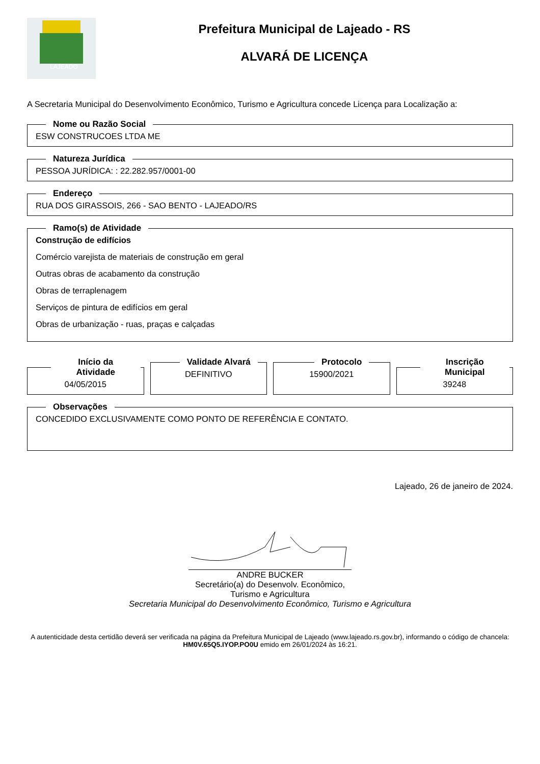LAJEADO
Prefeitura Municipal de Lajeado - RS
ALVARÁ DE LICENÇA
A Secretaria Municipal do Desenvolvimento Econômico, Turismo e Agricultura concede Licença para Localização a:
Nome ou Razão Social
ESW CONSTRUCOES LTDA ME
Natureza Jurídica
PESSOA JURÍDICA: : 22.282.957/0001-00
Endereço
RUA DOS GIRASSOIS, 266 - SAO BENTO - LAJEADO/RS
Ramo(s) de Atividade
Construção de edifícios
Comércio varejista de materiais de construção em geral
Outras obras de acabamento da construção
Obras de terraplenagem
Serviços de pintura de edifícios em geral
Obras de urbanização - ruas, praças e calçadas
Início da Atividade
04/05/2015
Validade Alvará
DEFINITIVO
Protocolo
15900/2021
Inscrição Municipal
39248
Observações
CONCEDIDO EXCLUSIVAMENTE COMO PONTO DE REFERÊNCIA E CONTATO.
Lajeado, 26 de janeiro de 2024.
ANDRE BUCKER
Secretário(a) do Desenvolv. Econômico,
Turismo e Agricultura
Secretaria Municipal do Desenvolvimento Econômico, Turismo e Agricultura
A autenticidade desta certidão deverá ser verificada na página da Prefeitura Municipal de Lajeado (www.lajeado.rs.gov.br), informando o código de chancela: HM0V.65Q5.IYOP.PO0U emido em 26/01/2024 às 16:21.